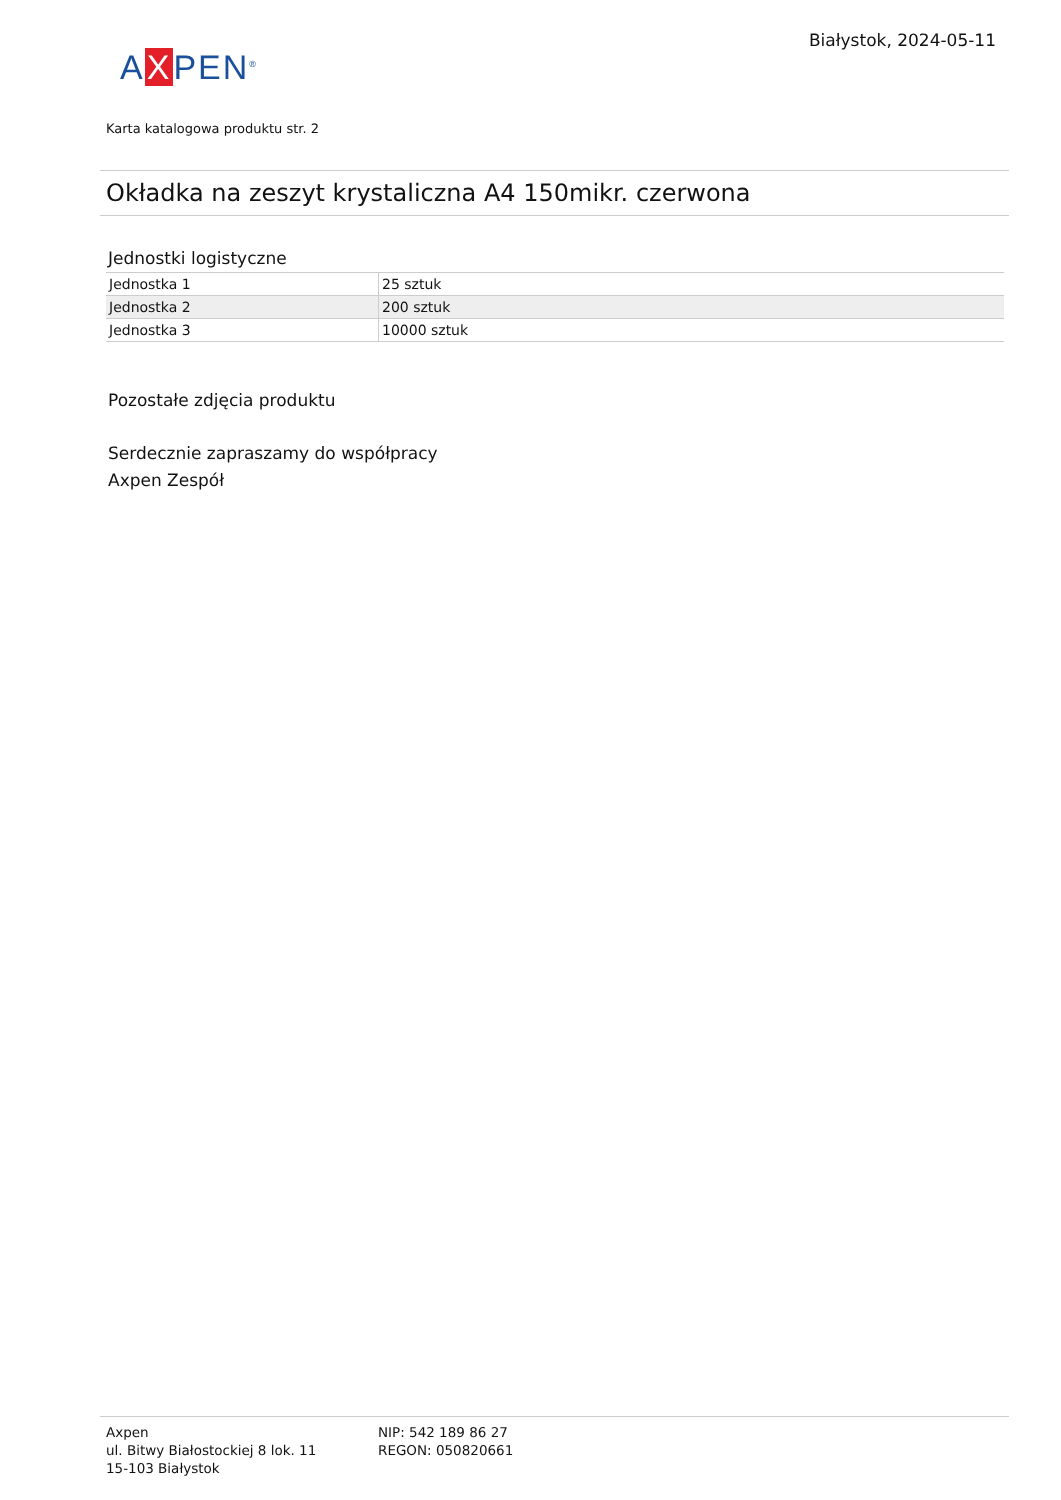AXPEN<sup>®</sup>
Białystok, 2024-05-11
Karta katalogowa produktu str. 2
Okładka na zeszyt krystaliczna A4 150mikr. czerwona
Jednostki logistyczne
| Jednostka 1 | 25 sztuk |
| Jednostka 2 | 200 sztuk |
| Jednostka 3 | 10000 sztuk |
Pozostałe zdjęcia produktu
Serdecznie zapraszamy do współpracy
Axpen Zespół
Axpen
ul. Bitwy Białostockiej 8 lok. 11
15-103 Białystok
NIP: 542 189 86 27
REGON: 050820661